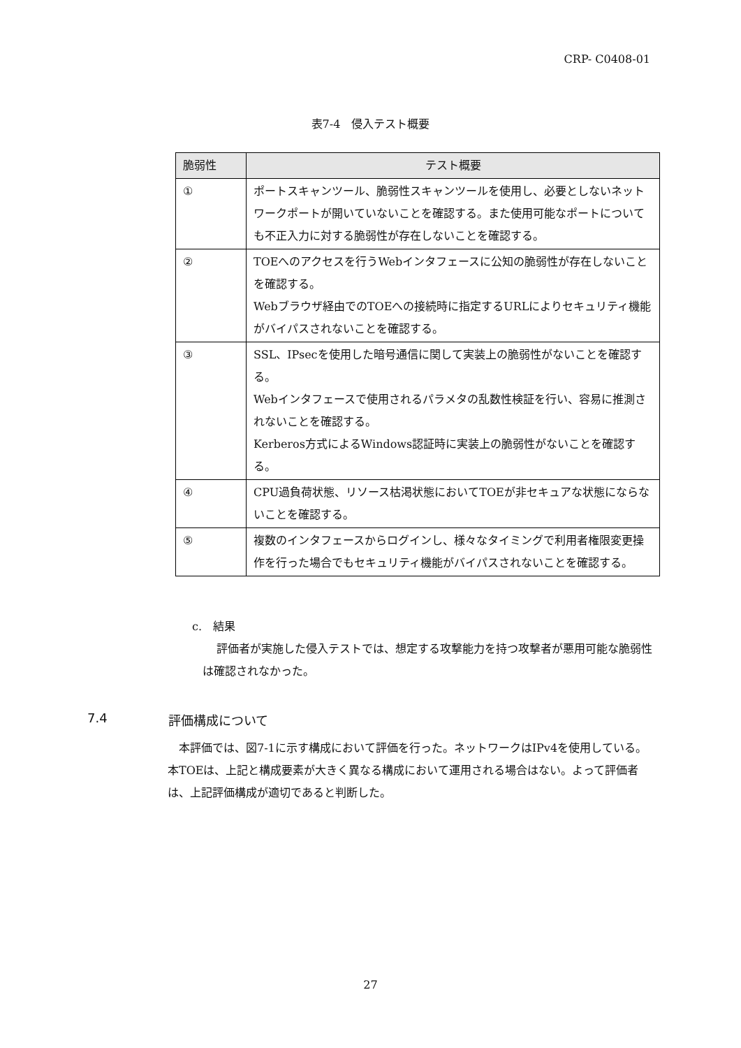CRP- C0408-01
表7-4　侵入テスト概要
| 脆弱性 | テスト概要 |
| --- | --- |
| ① | ポートスキャンツール、脆弱性スキャンツールを使用し、必要としないネットワークポートが開いていないことを確認する。また使用可能なポートについても不正入力に対する脆弱性が存在しないことを確認する。 |
| ② | TOEへのアクセスを行うWebインタフェースに公知の脆弱性が存在しないことを確認する。 Webブラウザ経由でのTOEへの接続時に指定するURLによりセキュリティ機能がバイパスされないことを確認する。 |
| ③ | SSL、IPsecを使用した暗号通信に関して実装上の脆弱性がないことを確認する。 Webインタフェースで使用されるパラメタの乱数性検証を行い、容易に推測されないことを確認する。 Kerberos方式によるWindows認証時に実装上の脆弱性がないことを確認する。 |
| ④ | CPU過負荷状態、リソース枯渇状態においてTOEが非セキュアな状態にならないことを確認する。 |
| ⑤ | 複数のインタフェースからログインし、様々なタイミングで利用者権限変更操作を行った場合でもセキュリティ機能がバイパスされないことを確認する。 |
c.　結果
評価者が実施した侵入テストでは、想定する攻撃能力を持つ攻撃者が悪用可能な脆弱性は確認されなかった。
7.4 評価構成について
本評価では、図7-1に示す構成において評価を行った。ネットワークはIPv4を使用している。本TOEは、上記と構成要素が大きく異なる構成において運用される場合はない。よって評価者は、上記評価構成が適切であると判断した。
27